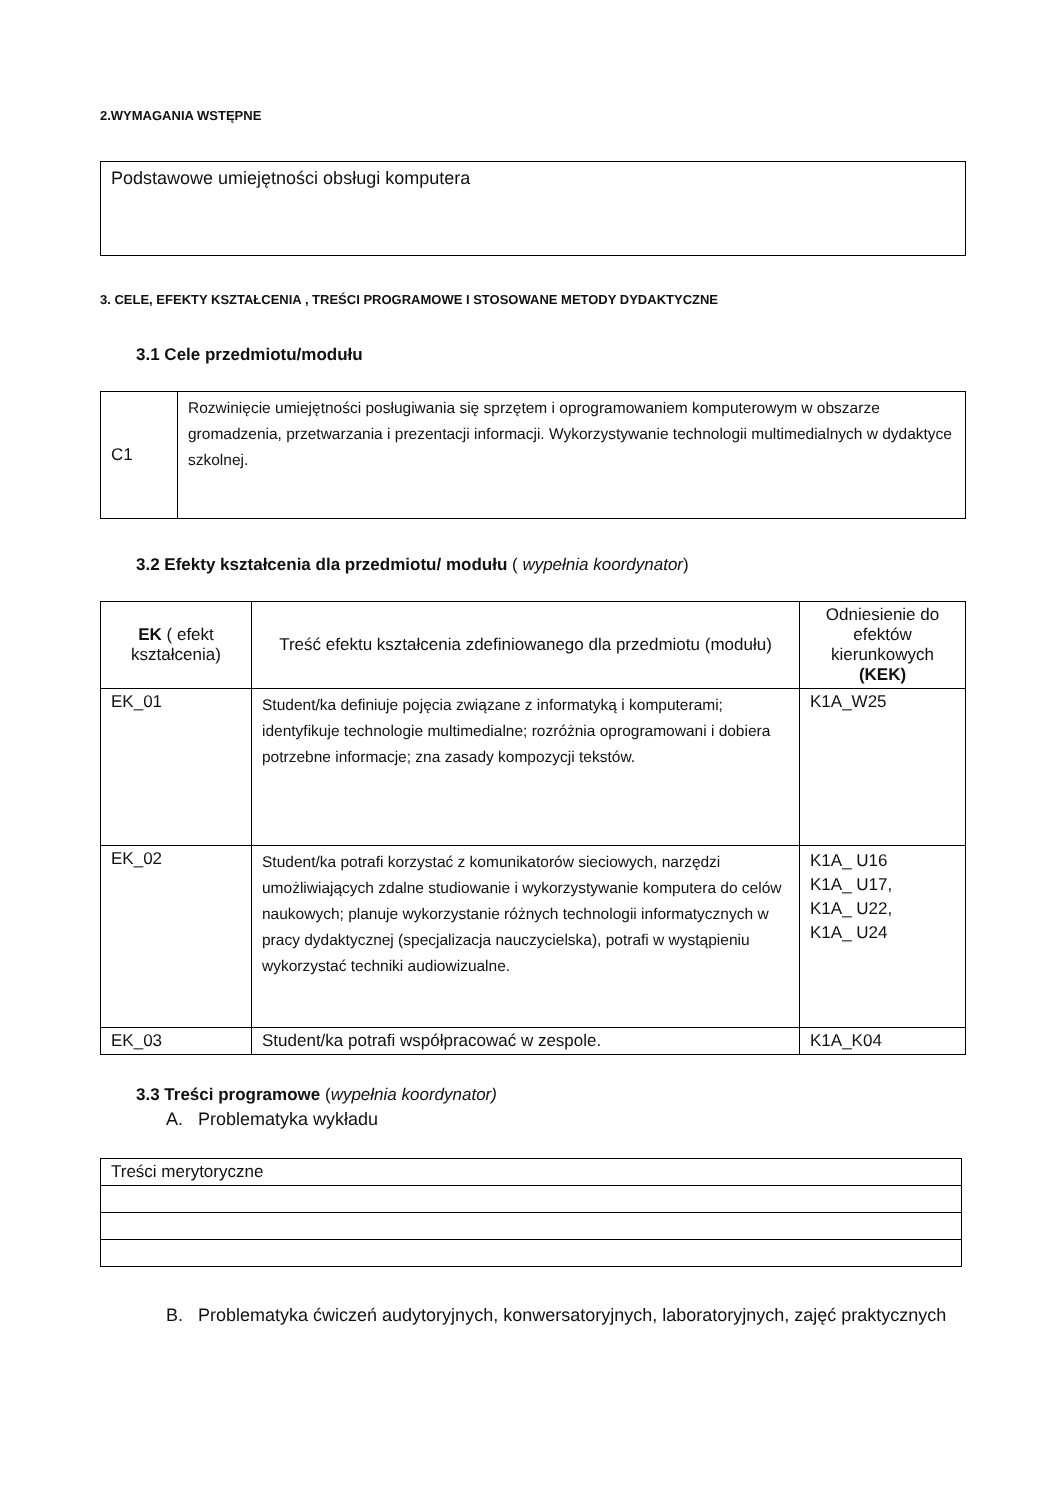2.WYMAGANIA WSTĘPNE
| Podstawowe umiejętności obsługi komputera |
3. CELE, EFEKTY KSZTAŁCENIA , TREŚCI PROGRAMOWE I STOSOWANE METODY DYDAKTYCZNE
3.1 Cele przedmiotu/modułu
| C1 | Rozwinięcie umiejętności posługiwania się sprzętem i oprogramowaniem komputerowym w obszarze gromadzenia, przetwarzania i prezentacji informacji. Wykorzystywanie technologii multimedialnych w dydaktyce szkolnej. |
3.2 Efekty kształcenia dla przedmiotu/ modułu ( wypełnia koordynator)
| EK ( efekt kształcenia) | Treść efektu kształcenia zdefiniowanego dla przedmiotu (modułu) | Odniesienie do efektów kierunkowych (KEK) |
| --- | --- | --- |
| EK_01 | Student/ka definiuje pojęcia związane z informatyką i komputerami; identyfikuje technologie multimedialne; rozróżnia oprogramowani i dobiera potrzebne informacje; zna zasady kompozycji tekstów. | K1A_W25 |
| EK_02 | Student/ka potrafi korzystać z komunikatorów sieciowych, narzędzi umożliwiających zdalne studiowanie i wykorzystywanie komputera do celów naukowych; planuje wykorzystanie różnych technologii informatycznych w pracy dydaktycznej (specjalizacja nauczycielska), potrafi w wystąpieniu wykorzystać techniki audiowizualne. | K1A_ U16 K1A_ U17, K1A_ U22, K1A_ U24 |
| EK_03 | Student/ka potrafi współpracować w zespole. | K1A_K04 |
3.3 Treści programowe (wypełnia koordynator)
A. Problematyka wykładu
| Treści merytoryczne |
B. Problematyka ćwiczeń audytoryjnych, konwersatoryjnych, laboratoryjnych, zajęć praktycznych